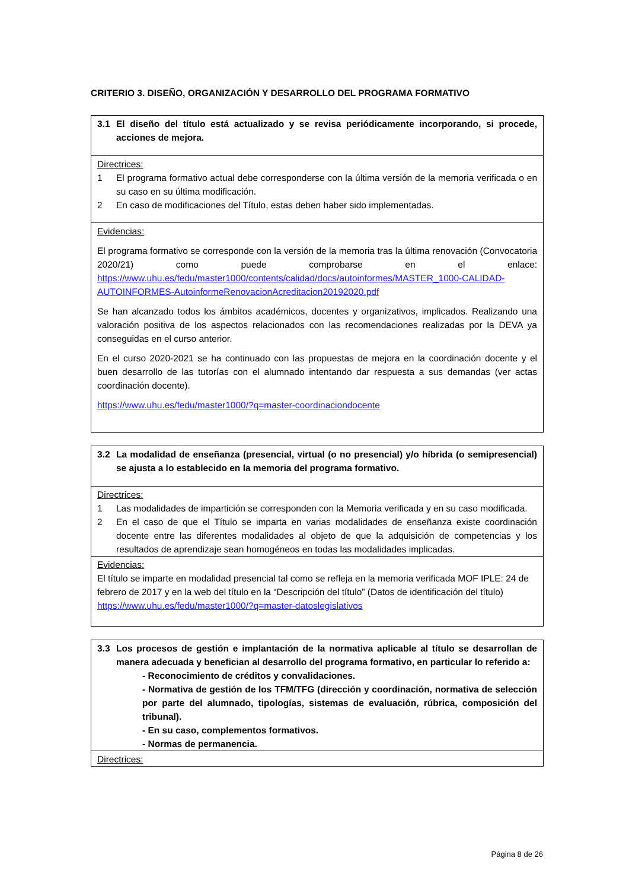CRITERIO 3. DISEÑO, ORGANIZACIÓN Y DESARROLLO DEL PROGRAMA FORMATIVO
| 3.1 El diseño del título está actualizado y se revisa periódicamente incorporando, si procede, acciones de mejora. |
| Directrices: 1 El programa formativo actual debe corresponderse con la última versión de la memoria verificada o en su caso en su última modificación. 2 En caso de modificaciones del Título, estas deben haber sido implementadas. |
| Evidencias: El programa formativo se corresponde con la versión de la memoria tras la última renovación (Convocatoria 2020/21) como puede comprobarse en el enlace: https://www.uhu.es/fedu/master1000/contents/calidad/docs/autoinformes/MASTER_1000-CALIDAD-AUTOINFORMES-AutoinformeRenovacionAcreditacion20192020.pdf Se han alcanzado todos los ámbitos académicos, docentes y organizativos, implicados. Realizando una valoración positiva de los aspectos relacionados con las recomendaciones realizadas por la DEVA ya conseguidas en el curso anterior. En el curso 2020-2021 se ha continuado con las propuestas de mejora en la coordinación docente y el buen desarrollo de las tutorías con el alumnado intentando dar respuesta a sus demandas (ver actas coordinación docente). https://www.uhu.es/fedu/master1000/?q=master-coordinaciondocente |
| 3.2 La modalidad de enseñanza (presencial, virtual (o no presencial) y/o híbrida (o semipresencial) se ajusta a lo establecido en la memoria del programa formativo. |
| Directrices: 1 Las modalidades de impartición se corresponden con la Memoria verificada y en su caso modificada. 2 En el caso de que el Título se imparta en varias modalidades de enseñanza existe coordinación docente entre las diferentes modalidades al objeto de que la adquisición de competencias y los resultados de aprendizaje sean homogéneos en todas las modalidades implicadas. |
| Evidencias: El título se imparte en modalidad presencial tal como se refleja en la memoria verificada MOF IPLE: 24 de febrero de 2017 y en la web del título en la “Descripción del título” (Datos de identificación del título) https://www.uhu.es/fedu/master1000/?q=master-datoslegislativos |
| 3.3 Los procesos de gestión e implantación de la normativa aplicable al título se desarrollan de manera adecuada y benefician al desarrollo del programa formativo, en particular lo referido a: - Reconocimiento de créditos y convalidaciones. - Normativa de gestión de los TFM/TFG (dirección y coordinación, normativa de selección por parte del alumnado, tipologías, sistemas de evaluación, rúbrica, composición del tribunal). - En su caso, complementos formativos. - Normas de permanencia. |
| Directrices: |
Página 8 de 26